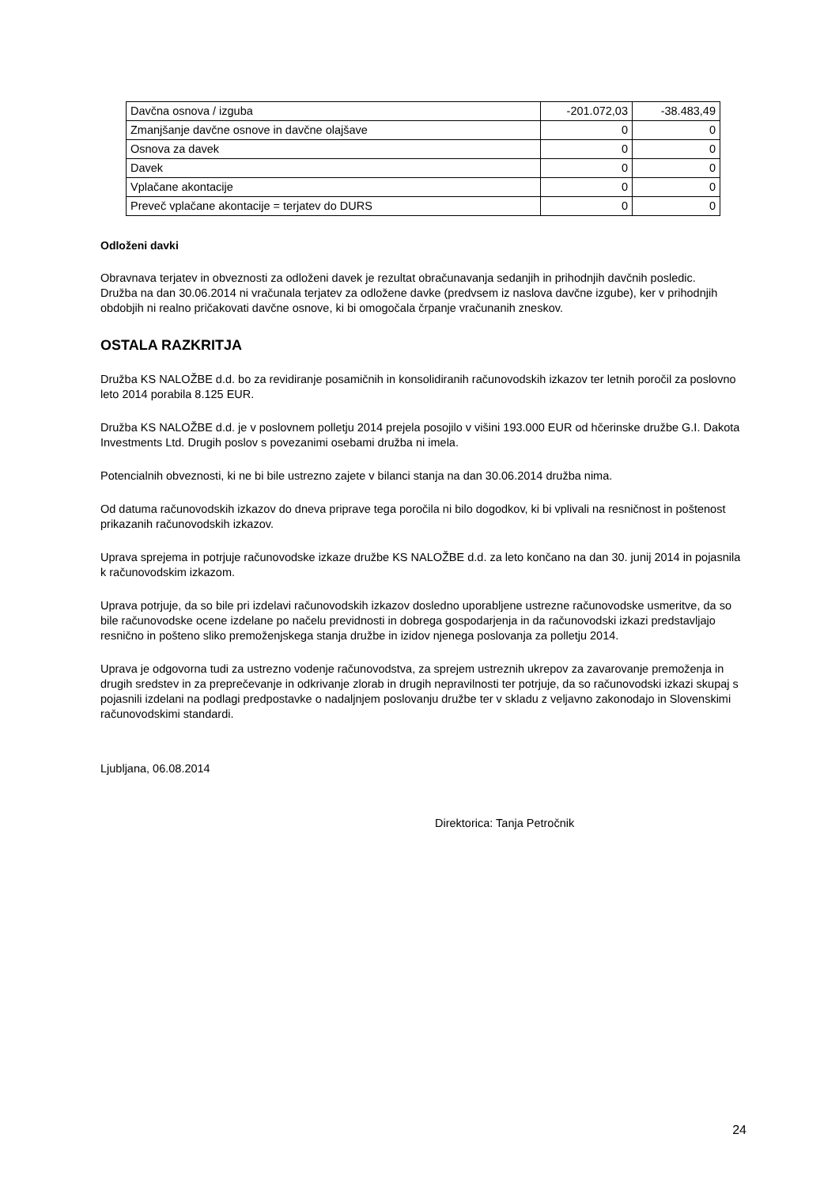| Davčna osnova / izguba | -201.072,03 | -38.483,49 |
| Zmanjšanje davčne osnove in davčne olajšave | 0 | 0 |
| Osnova za davek | 0 | 0 |
| Davek | 0 | 0 |
| Vplačane akontacije | 0 | 0 |
| Preveč vplačane akontacije = terjatev do DURS | 0 | 0 |
Odloženi davki
Obravnava terjatev in obveznosti za odloženi davek je rezultat obračunavanja sedanjih in prihodnjih davčnih posledic.
Družba na dan 30.06.2014 ni vračunala terjatev za odložene davke (predvsem iz naslova davčne izgube), ker v prihodnjih obdobjih ni realno pričakovati davčne osnove, ki bi omogočala črpanje vračunanih zneskov.
OSTALA RAZKRITJA
Družba KS NALOŽBE d.d. bo za revidiranje posamičnih in konsolidiranih računovodskih izkazov ter letnih poročil za poslovno leto 2014 porabila 8.125 EUR.
Družba KS NALOŽBE d.d. je v poslovnem polletju 2014 prejela posojilo v višini 193.000 EUR od hčerinske družbe G.I. Dakota Investments Ltd. Drugih poslov s povezanimi osebami družba ni imela.
Potencialnih obveznosti, ki ne bi bile ustrezno zajete v bilanci stanja na dan 30.06.2014 družba nima.
Od datuma računovodskih izkazov do dneva priprave tega poročila ni bilo dogodkov, ki bi vplivali na resničnost in poštenost prikazanih računovodskih izkazov.
Uprava sprejema in potrjuje računovodske izkaze družbe KS NALOŽBE d.d. za leto končano na dan 30. junij 2014 in pojasnila k računovodskim izkazom.
Uprava potrjuje, da so bile pri izdelavi računovodskih izkazov dosledno uporabljene ustrezne računovodske usmeritve, da so bile računovodske ocene izdelane po načelu previdnosti in dobrega gospodarjenja in da računovodski izkazi predstavljajo resnično in pošteno sliko premoženjskega stanja družbe in izidov njenega poslovanja za polletju 2014.
Uprava je odgovorna tudi za ustrezno vodenje računovodstva, za sprejem ustreznih ukrepov za zavarovanje premoženja in drugih sredstev in za preprečevanje in odkrivanje zlorab in drugih nepravilnosti ter potrjuje, da so računovodski izkazi skupaj s pojasnili izdelani na podlagi predpostavke o nadaljnjem poslovanju družbe ter v skladu z veljavno zakonodajo in Slovenskimi računovodskimi standardi.
Ljubljana, 06.08.2014
Direktorica: Tanja Petročnik
24